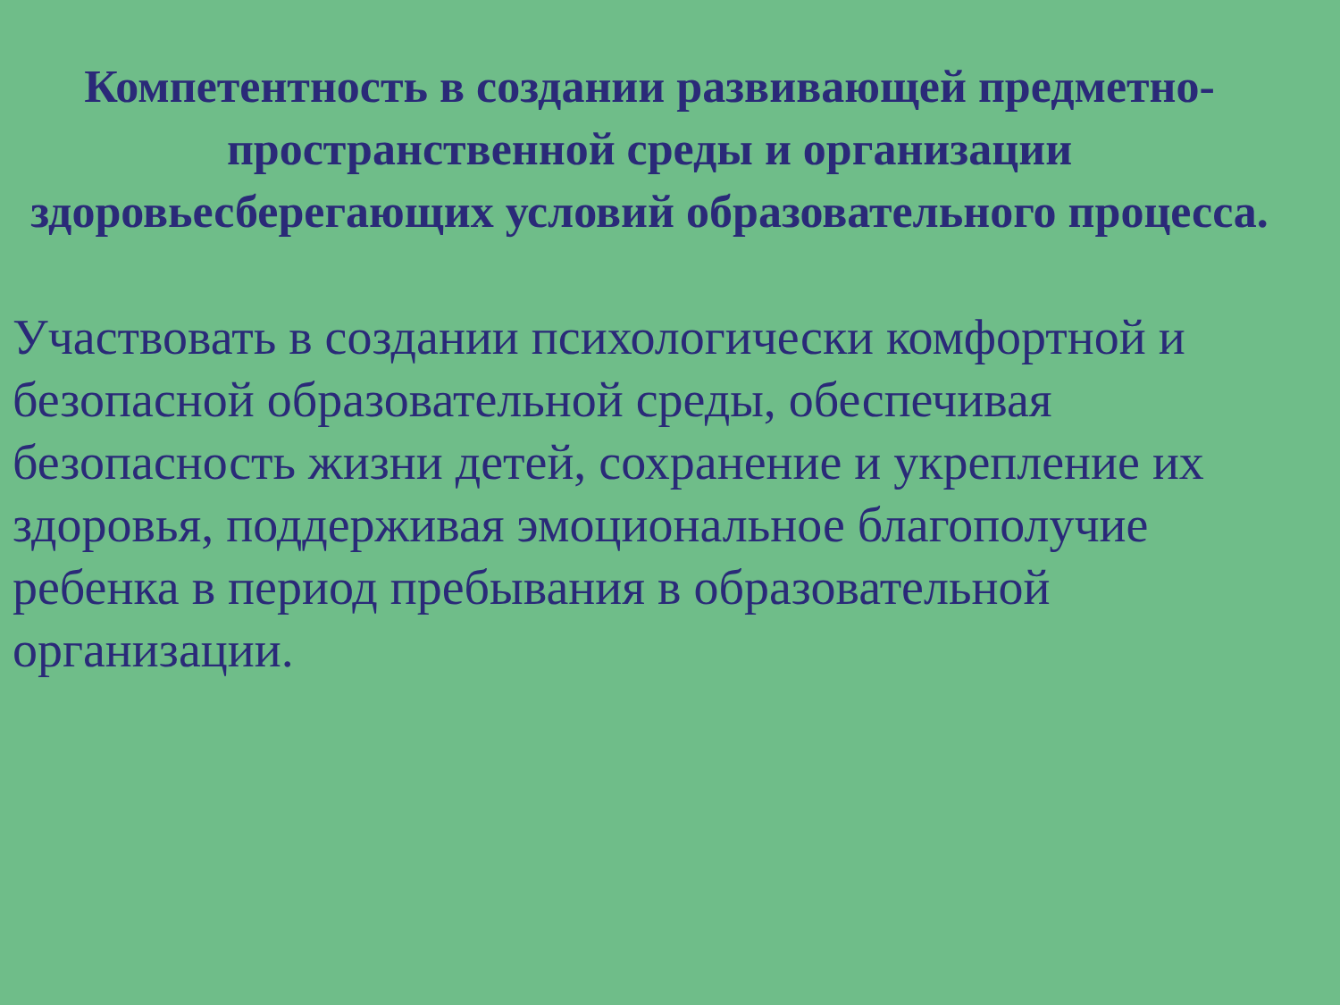Компетентность в создании развивающей предметно- пространственной среды и организации здоровьесберегающих условий образовательного процесса.
Участвовать в создании психологически комфортной и безопасной образовательной среды, обеспечивая безопасность жизни детей, сохранение и укрепление их здоровья, поддерживая эмоциональное благополучие ребенка в период пребывания в образовательной организации.